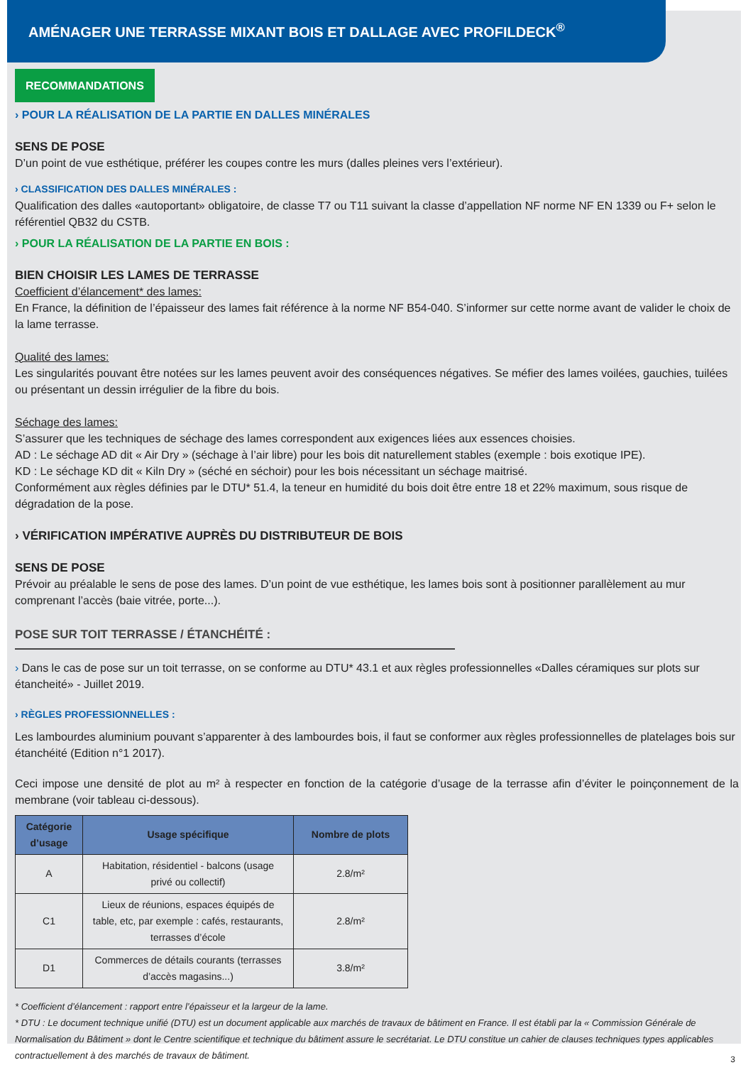AMÉNAGER UNE TERRASSE MIXANT BOIS ET DALLAGE AVEC PROFILDECK<sup>®</sup>
RECOMMANDATIONS
› POUR LA RÉALISATION DE LA PARTIE EN DALLES MINÉRALES
SENS DE POSE
D’un point de vue esthétique, préférer les coupes contre les murs (dalles pleines vers l’extérieur).
› CLASSIFICATION DES DALLES MINÉRALES :
Qualification des dalles «autoportant» obligatoire, de classe T7 ou T11 suivant la classe d’appellation NF norme NF EN 1339 ou F+ selon le référentiel QB32 du CSTB.
› POUR LA RÉALISATION DE LA PARTIE EN BOIS :
BIEN CHOISIR LES LAMES DE TERRASSE
Coefficient d’élancement* des lames:
En France, la définition de l’épaisseur des lames fait référence à la norme NF B54-040. S’informer sur cette norme avant de valider le choix de la lame terrasse.
Qualité des lames:
Les singularités pouvant être notées sur les lames peuvent avoir des conséquences négatives. Se méfier des lames voilées, gauchies, tuilées ou présentant un dessin irrégulier de la fibre du bois.
Séchage des lames:
S’assurer que les techniques de séchage des lames correspondent aux exigences liées aux essences choisies.
AD : Le séchage AD dit « Air Dry » (séchage à l’air libre) pour les bois dit naturellement stables (exemple : bois exotique IPE).
KD : Le séchage KD dit « Kiln Dry » (séché en séchoir) pour les bois nécessitant un séchage maitrisé.
Conformément aux règles définies par le DTU* 51.4, la teneur en humidité du bois doit être entre 18 et 22% maximum, sous risque de dégradation de la pose.
› VÉRIFICATION IMPÉRATIVE AUPRÈS DU DISTRIBUTEUR DE BOIS
SENS DE POSE
Prévoir au préalable le sens de pose des lames. D’un point de vue esthétique, les lames bois sont à positionner parallèlement au mur comprenant l’accès (baie vitrée, porte...).
POSE SUR TOIT TERRASSE / ÉTANCHÉITÉ :
› Dans le cas de pose sur un toit terrasse, on se conforme au DTU* 43.1 et aux règles professionnelles «Dalles céramiques sur plots sur étancheité» - Juillet 2019.
› RÈGLES PROFESSIONNELLES :
Les lambourdes aluminium pouvant s’apparenter à des lambourdes bois, il faut se conformer aux règles professionnelles de platelages bois sur étanchéité (Edition n°1 2017).
Ceci impose une densité de plot au m² à respecter en fonction de la catégorie d’usage de la terrasse afin d’éviter le poinçonnement de la membrane (voir tableau ci-dessous).
| Catégorie d’usage | Usage spécifique | Nombre de plots |
| --- | --- | --- |
| A | Habitation, résidentiel - balcons (usage privé ou collectif) | 2.8/m² |
| C1 | Lieux de réunions, espaces équipés de table, etc, par exemple : cafés, restaurants, terrasses d’école | 2.8/m² |
| D1 | Commerces de détails courants (terrasses d’accès magasins...) | 3.8/m² |
* Coefficient d’élancement : rapport entre l’épaisseur et la largeur de la lame.
* DTU : Le document technique unifié (DTU) est un document applicable aux marchés de travaux de bâtiment en France. Il est établi par la « Commission Générale de Normalisation du Bâtiment » dont le Centre scientifique et technique du bâtiment assure le secrétariat. Le DTU constitue un cahier de clauses techniques types applicables contractuellement à des marchés de travaux de bâtiment.
3